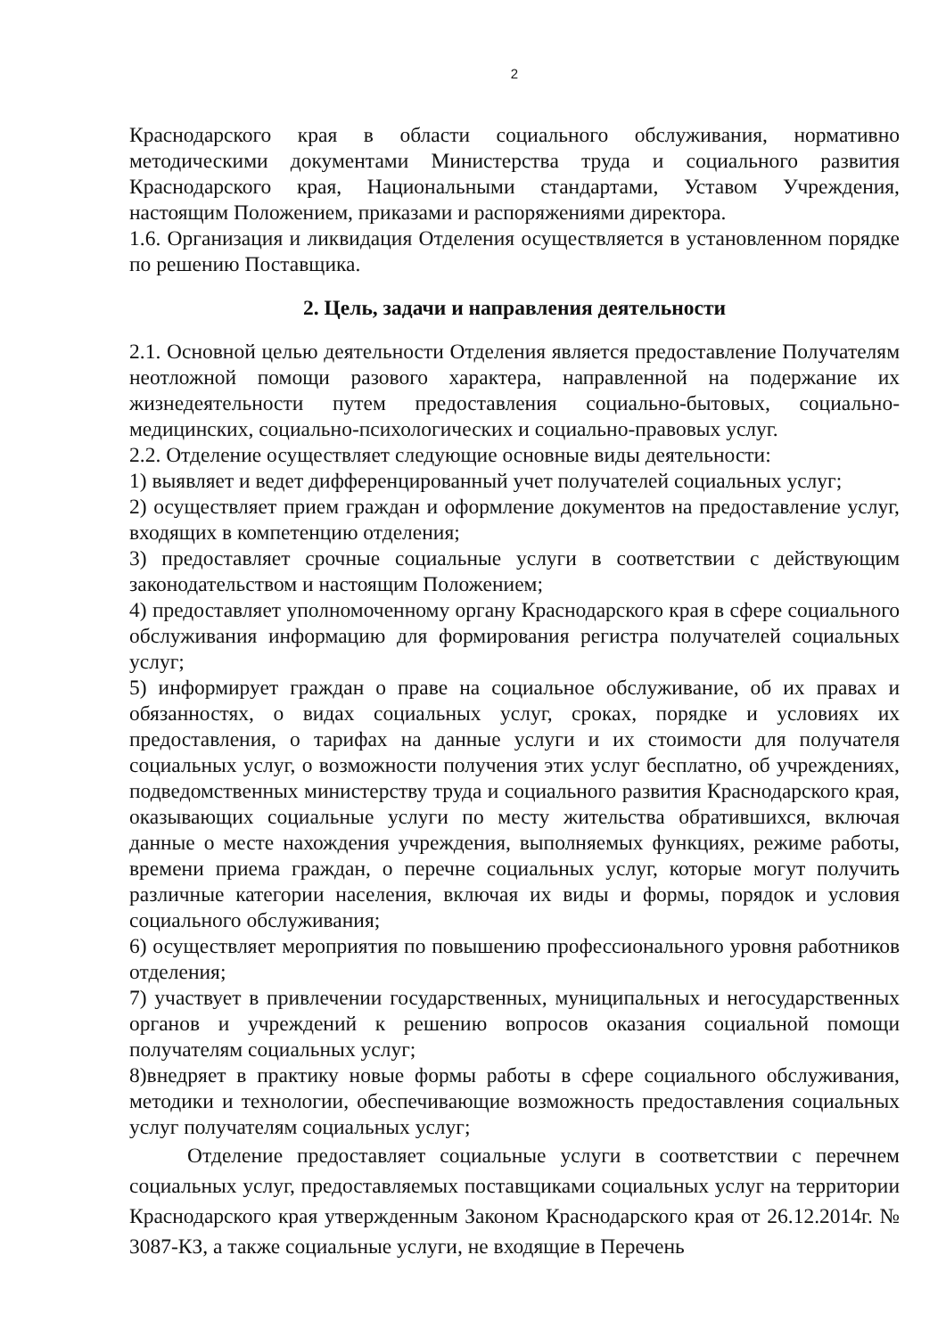2
Краснодарского края в области социального обслуживания, нормативно методическими документами Министерства труда и социального развития Краснодарского края, Национальными стандартами, Уставом Учреждения, настоящим Положением, приказами и распоряжениями директора.
1.6. Организация и ликвидация Отделения осуществляется в установленном порядке по решению Поставщика.
2. Цель, задачи и направления деятельности
2.1. Основной целью деятельности Отделения является предоставление Получателям неотложной помощи разового характера, направленной на подержание их жизнедеятельности путем предоставления социально-бытовых, социально-медицинских, социально-психологических и социально-правовых услуг.
2.2. Отделение осуществляет следующие основные виды деятельности:
1) выявляет и ведет дифференцированный учет получателей социальных услуг;
2) осуществляет прием граждан и оформление документов на предоставление услуг, входящих в компетенцию отделения;
3) предоставляет срочные социальные услуги в соответствии с действующим законодательством и настоящим Положением;
4) предоставляет уполномоченному органу Краснодарского края в сфере социального обслуживания информацию для формирования регистра получателей социальных услуг;
5) информирует граждан о праве на социальное обслуживание, об их правах и обязанностях, о видах социальных услуг, сроках, порядке и условиях их предоставления, о тарифах на данные услуги и их стоимости для получателя социальных услуг, о возможности получения этих услуг бесплатно, об учреждениях, подведомственных министерству труда и социального развития Краснодарского края, оказывающих социальные услуги по месту жительства обратившихся, включая данные о месте нахождения учреждения, выполняемых функциях, режиме работы, времени приема граждан, о перечне социальных услуг, которые могут получить различные категории населения, включая их виды и формы, порядок и условия социального обслуживания;
6) осуществляет мероприятия по повышению профессионального уровня работников отделения;
7) участвует в привлечении государственных, муниципальных и негосударственных органов и учреждений к решению вопросов оказания социальной помощи получателям социальных услуг;
8)внедряет в практику новые формы работы в сфере социального обслуживания, методики и технологии, обеспечивающие возможность предоставления социальных услуг получателям социальных услуг;
Отделение предоставляет социальные услуги в соответствии с перечнем социальных услуг, предоставляемых поставщиками социальных услуг на территории Краснодарского края утвержденным Законом Краснодарского края от 26.12.2014г. № 3087-КЗ, а также социальные услуги, не входящие в Перечень